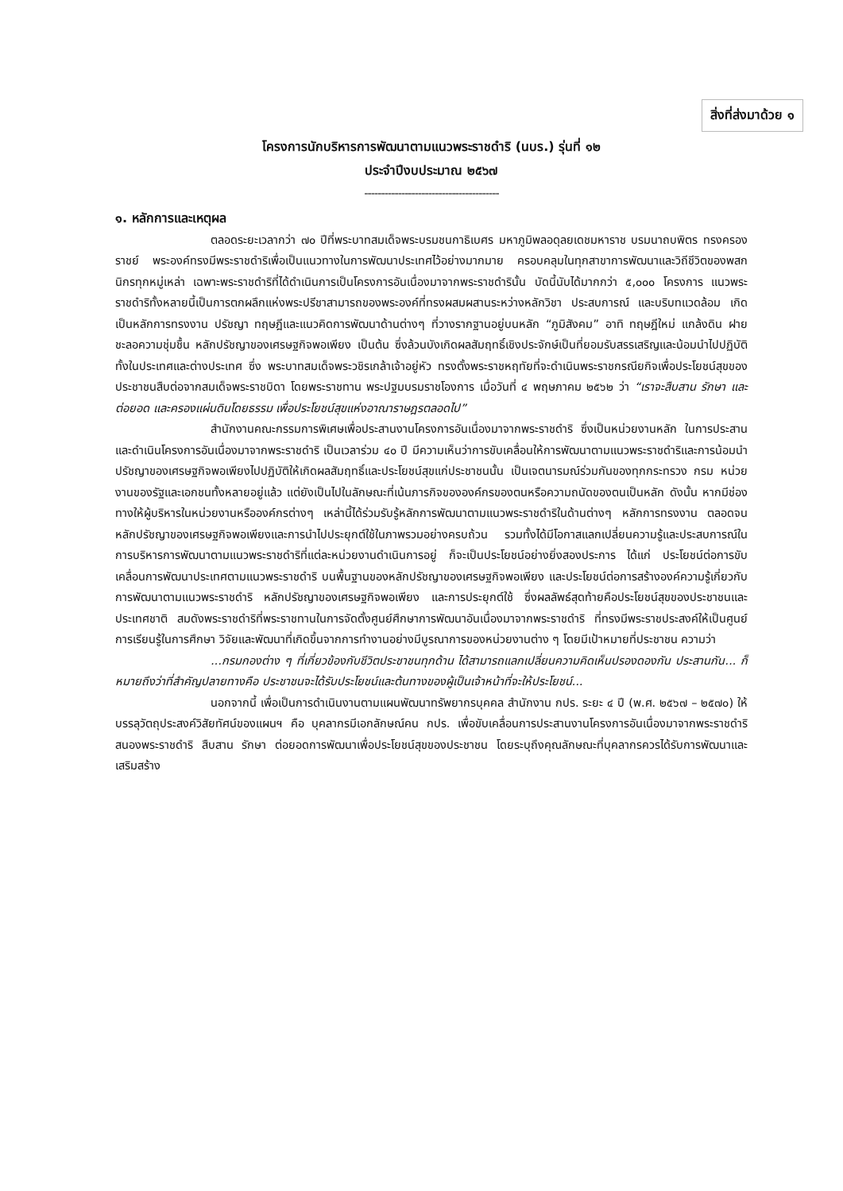สิ่งที่ส่งมาด้วย ๑
โครงการนักบริหารการพัฒนาตามแนวพระราชดำริ (นบร.) รุ่นที่ ๑๒
ประจำปีงบประมาณ ๒๕๖๗
----------------------------------------
๑. หลักการและเหตุผล
ตลอดระยะเวลากว่า ๗๐ ปีที่พระบาทสมเด็จพระบรมชนกาธิเบศร มหาภูมิพลอดุลยเดชมหาราช บรมนาถบพิตร ทรงครองราชย์ พระองค์ทรงมีพระราชดำริเพื่อเป็นแนวทางในการพัฒนาประเทศไว้อย่างมากมาย ครอบคลุมในทุกสาขาการพัฒนาและวิถีชีวิตของพสกนิกรทุกหมู่เหล่า เฉพาะพระราชดำริที่ได้ดำเนินการเป็นโครงการอันเนื่องมาจากพระราชดำรินั้น บัดนี้นับได้มากกว่า ๕,๐๐๐ โครงการ แนวพระราชดำริทั้งหลายนี้เป็นการตกผลึกแห่งพระปรีชาสามารถของพระองค์ที่ทรงผสมผสานระหว่างหลักวิชา ประสบการณ์ และบริบทแวดล้อม เกิดเป็นหลักการทรงงาน ปรัชญา ทฤษฎีและแนวคิดการพัฒนาด้านต่างๆ ที่วางรากฐานอยู่บนหลัก “ภูมิสังคม” อาทิ ทฤษฎีใหม่ แกล้งดิน ฝายชะลอความชุ่มชื้น หลักปรัชญาของเศรษฐกิจพอเพียง เป็นต้น ซึ่งล้วนบังเกิดผลสัมฤทธิ์เชิงประจักษ์เป็นที่ยอมรับสรรเสริญและน้อมนำไปปฏิบัติทั้งในประเทศและต่างประเทศ ซึ่ง พระบาทสมเด็จพระวชิรเกล้าเจ้าอยู่หัว ทรงตั้งพระราชหฤทัยที่จะดำเนินพระราชกรณียกิจเพื่อประโยชน์สุขของประชาชนสืบต่อจากสมเด็จพระราชบิดา โดยพระราชทาน พระปฐมบรมราชโองการ เมื่อวันที่ ๔ พฤษภาคม ๒๕๖๒ ว่า “เราจะสืบสาน รักษา และต่อยอด และครองแผ่นดินโดยธรรม เพื่อประโยชน์สุขแห่งอาณาราษฎรตลอดไป”
สำนักงานคณะกรรมการพิเศษเพื่อประสานงานโครงการอันเนื่องมาจากพระราชดำริ ซึ่งเป็นหน่วยงานหลัก ในการประสานและดำเนินโครงการอันเนื่องมาจากพระราชดำริ เป็นเวลาร่วม ๔๐ ปี มีความเห็นว่าการขับเคลื่อนให้การพัฒนาตามแนวพระราชดำริและการน้อมนำปรัชญาของเศรษฐกิจพอเพียงไปปฏิบัติให้เกิดผลสัมฤทธิ์และประโยชน์สุขแก่ประชาชนนั้น เป็นเจตนารมณ์ร่วมกันของทุกกระทรวง กรม หน่วยงานของรัฐและเอกชนทั้งหลายอยู่แล้ว แต่ยังเป็นไปในลักษณะที่เน้นภารกิจขององค์กรของตนหรือความถนัดของตนเป็นหลัก ดังนั้น หากมีช่องทางให้ผู้บริหารในหน่วยงานหรือองค์กรต่างๆ เหล่านี้ได้ร่วมรับรู้หลักการพัฒนาตามแนวพระราชดำริในด้านต่างๆ หลักการทรงงาน ตลอดจนหลักปรัชญาของเศรษฐกิจพอเพียงและการนำไปประยุกต์ใช้ในภาพรวมอย่างครบถ้วน รวมทั้งได้มีโอกาสแลกเปลี่ยนความรู้และประสบการณ์ในการบริหารการพัฒนาตามแนวพระราชดำริที่แต่ละหน่วยงานดำเนินการอยู่ ก็จะเป็นประโยชน์อย่างยิ่งสองประการ ได้แก่ ประโยชน์ต่อการขับเคลื่อนการพัฒนาประเทศตามแนวพระราชดำริ บนพื้นฐานของหลักปรัชญาของเศรษฐกิจพอเพียง และประโยชน์ต่อการสร้างองค์ความรู้เกี่ยวกับการพัฒนาตามแนวพระราชดำริ หลักปรัชญาของเศรษฐกิจพอเพียง และการประยุกต์ใช้ ซึ่งผลลัพธ์สุดท้ายคือประโยชน์สุขของประชาชนและประเทศชาติ สมดังพระราชดำริที่พระราชทานในการจัดตั้งศูนย์ศึกษาการพัฒนาอันเนื่องมาจากพระราชดำริ ที่ทรงมีพระราชประสงค์ให้เป็นศูนย์การเรียนรู้ในการศึกษา วิจัยและพัฒนาที่เกิดขึ้นจากการทำงานอย่างมีบูรณาการของหน่วยงานต่าง ๆ โดยมีเป้าหมายที่ประชาชน ความว่า
...กรมกองต่าง ๆ ที่เกี่ยวข้องกับชีวิตประชาชนทุกด้าน ได้สามารถแลกเปลี่ยนความคิดเห็นปรองดองกัน ประสานกัน... ก็หมายถึงว่าที่สำคัญปลายทางคือ ประชาชนจะได้รับประโยชน์และต้นทางของผู้เป็นเจ้าหน้าที่จะให้ประโยชน์...
นอกจากนี้ เพื่อเป็นการดำเนินงานตามแผนพัฒนาทรัพยากรบุคคล สำนักงาน กปร. ระยะ ๔ ปี (พ.ศ. ๒๕๖๗ – ๒๕๗๐) ให้บรรลุวัตถุประสงค์วิสัยทัศน์ของแผนฯ คือ บุคลากรมีเอกลักษณ์คน กปร. เพื่อขับเคลื่อนการประสานงานโครงการอันเนื่องมาจากพระราชดำริสนองพระราชดำริ สืบสาน รักษา ต่อยอดการพัฒนาเพื่อประโยชน์สุขของประชาชน โดยระบุถึงคุณลักษณะที่บุคลากรควรได้รับการพัฒนาและเสริมสร้าง